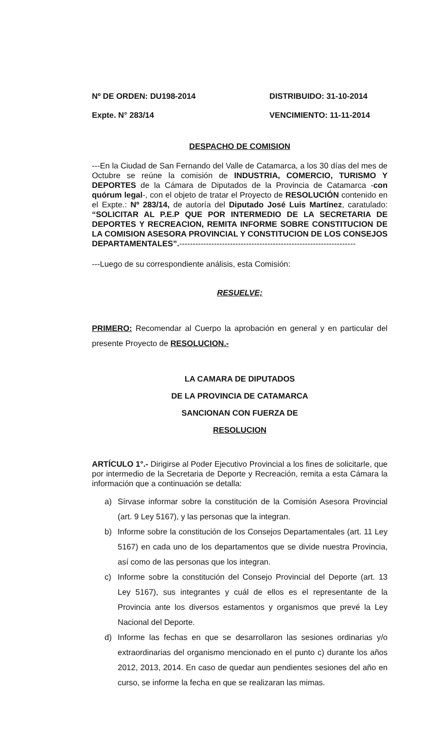Nº DE ORDEN: DU198-2014 DISTRIBUIDO: 31-10-2014
Expte. N° 283/14 VENCIMIENTO: 11-11-2014
DESPACHO DE COMISION
---En la Ciudad de San Fernando del Valle de Catamarca, a los 30 días del mes de Octubre se reúne la comisión de INDUSTRIA, COMERCIO, TURISMO Y DEPORTES de la Cámara de Diputados de la Provincia de Catamarca -con quórum legal-, con el objeto de tratar el Proyecto de RESOLUCIÓN contenido en el Expte.: Nº 283/14, de autoría del Diputado José Luis Martínez, caratulado: “SOLICITAR AL P.E.P QUE POR INTERMEDIO DE LA SECRETARIA DE DEPORTES Y RECREACION, REMITA INFORME SOBRE CONSTITUCION DE LA COMISION ASESORA PROVINCIAL Y CONSTITUCION DE LOS CONSEJOS DEPARTAMENTALES”.------------------------------------------------------------------
---Luego de su correspondiente análisis, esta Comisión:
RESUELVE;
PRIMERO: Recomendar al Cuerpo la aprobación en general y en particular del presente Proyecto de RESOLUCION.-
LA CAMARA DE DIPUTADOS
DE LA PROVINCIA DE CATAMARCA
SANCIONAN CON FUERZA DE
RESOLUCION
ARTÍCULO 1°.- Dirigirse al Poder Ejecutivo Provincial a los fines de solicitarle, que por intermedio de la Secretaria de Deporte y Recreación, remita a esta Cámara la información que a continuación se detalla:
a) Sírvase informar sobre la constitución de la Comisión Asesora Provincial (art. 9 Ley 5167), y las personas que la integran.
b) Informe sobre la constitución de los Consejos Departamentales (art. 11 Ley 5167) en cada uno de los departamentos que se divide nuestra Provincia, así como de las personas que los integran.
c) Informe sobre la constitución del Consejo Provincial del Deporte (art. 13 Ley 5167), sus integrantes y cuál de ellos es el representante de la Provincia ante los diversos estamentos y organismos que prevé la Ley Nacional del Deporte.
d) Informe las fechas en que se desarrollaron las sesiones ordinarias y/o extraordinarias del organismo mencionado en el punto c) durante los años 2012, 2013, 2014. En caso de quedar aun pendientes sesiones del año en curso, se informe la fecha en que se realizaran las mimas.